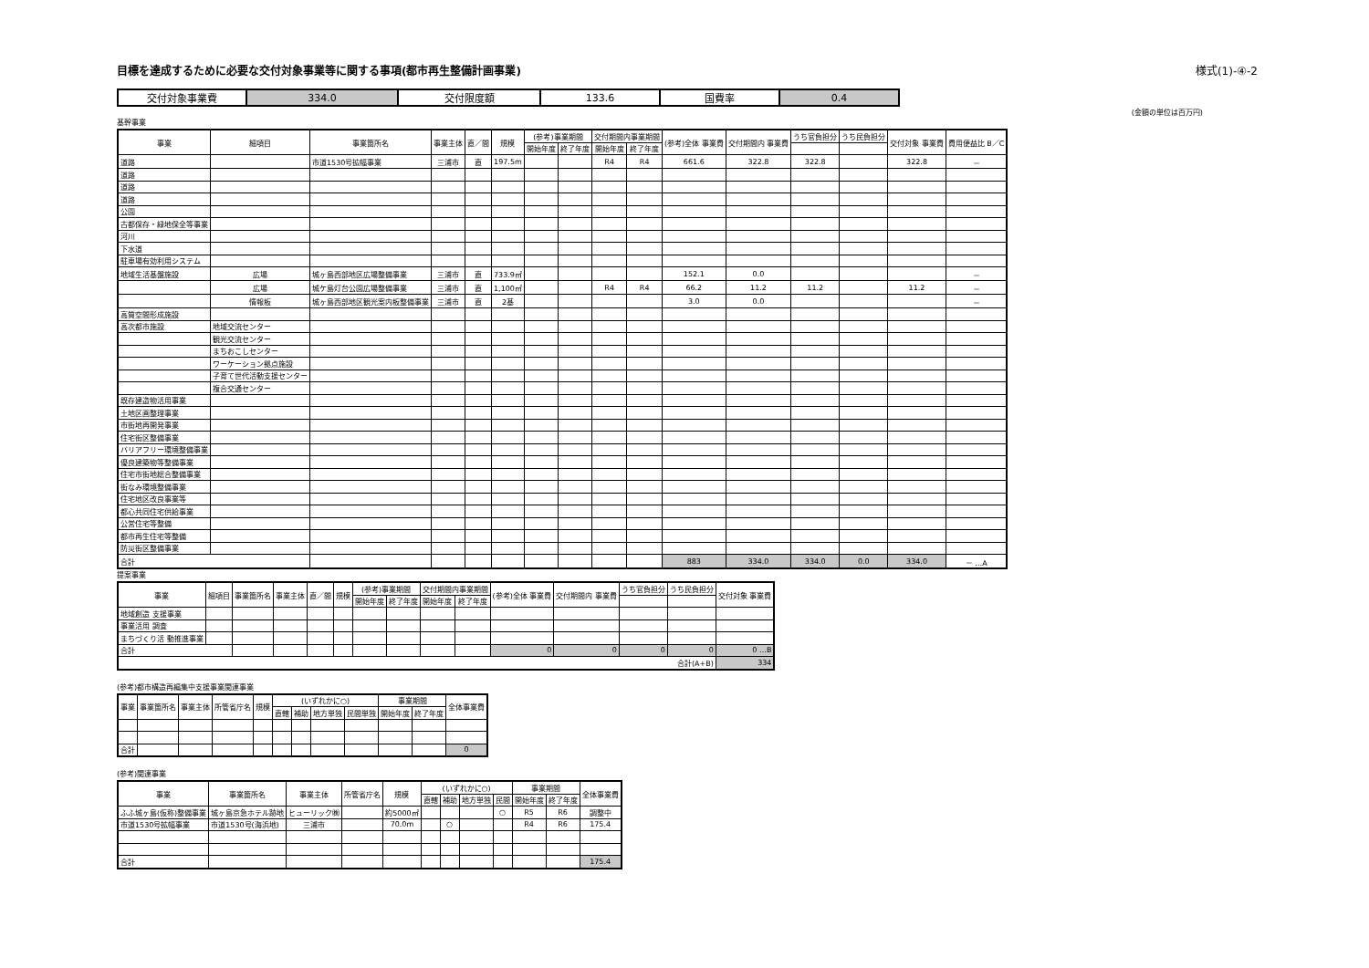目標を達成するために必要な交付対象事業等に関する事項(都市再生整備計画事業) 様式(1)-④-2
| 交付対象事業費 | 334.0 | 交付限度額 | 133.6 | 国費率 | 0.4 |
(金額の単位は百万円)
基幹事業
| 事業 | 細項目 | 事業箇所名 | 事業主体 | 直／間 | 規模 | (参考)事業期間 | | 交付期間内事業期間 | | (参考)全体 事業費 | 交付期間内 事業費 | うち官負担分 | うち民負担分 | 交付対象 事業費 | 費用便益比 B／C |
| --- | --- | --- | --- | --- | --- | --- | --- | --- | --- | --- | --- | --- | --- | --- | --- |
| | | | | | | 開始年度 | 終了年度 | 開始年度 | 終了年度 | | | | | | |
| 道路 | | 市道1530号拡幅事業 | 三浦市 | 直 | 197.5m | | | R4 | R4 | 661.6 | 322.8 | 322.8 | | 322.8 | － |
| 道路 | | | | | | | | | | | | | | | |
| 道路 | | | | | | | | | | | | | | | |
| 道路 | | | | | | | | | | | | | | | |
| 公園 | | | | | | | | | | | | | | | |
| 古都保存・緑地保全等事業 | | | | | | | | | | | | | | | |
| 河川 | | | | | | | | | | | | | | | |
| 下水道 | | | | | | | | | | | | | | | |
| 駐車場有効利用システム | | | | | | | | | | | | | | | |
| 地域生活基盤施設 | 広場 | 城ヶ島西部地区広場整備事業 | 三浦市 | 直 | 733.9㎡ | | | | | 152.1 | 0.0 | | | | － |
| | 広場 | 城ケ島灯台公園広場整備事業 | 三浦市 | 直 | 1,100㎡ | | | R4 | R4 | 66.2 | 11.2 | 11.2 | | 11.2 | － |
| | 情報板 | 城ヶ島西部地区観光案内板整備事業 | 三浦市 | 直 | 2基 | | | | | 3.0 | 0.0 | | | | － |
| 高質空間形成施設 | | | | | | | | | | | | | | | |
| 高次都市施設 | 地域交流センター | | | | | | | | | | | | | | |
| | 観光交流センター | | | | | | | | | | | | | | |
| | まちおこしセンター | | | | | | | | | | | | | | |
| | ワーケーション拠点施設 | | | | | | | | | | | | | | |
| | 子育て世代活動支援センター | | | | | | | | | | | | | | |
| | 複合交通センター | | | | | | | | | | | | | | |
| 既存建造物活用事業 | | | | | | | | | | | | | | | |
| 土地区画整理事業 | | | | | | | | | | | | | | | |
| 市街地再開発事業 | | | | | | | | | | | | | | | |
| 住宅街区整備事業 | | | | | | | | | | | | | | | |
| バリアフリー環境整備事業 | | | | | | | | | | | | | | | |
| 優良建築物等整備事業 | | | | | | | | | | | | | | | |
| 住宅市街地総合整備事業 | | | | | | | | | | | | | | | |
| 街なみ環境整備事業 | | | | | | | | | | | | | | | |
| 住宅地区改良事業等 | | | | | | | | | | | | | | | |
| 都心共同住宅供給事業 | | | | | | | | | | | | | | | |
| 公営住宅等整備 | | | | | | | | | | | | | | | |
| 都市再生住宅等整備 | | | | | | | | | | | | | | | |
| 防災街区整備事業 | | | | | | | | | | | | | | | |
| 合計 | | | | | | | | | | 883 | 334.0 | 334.0 | 0.0 | 334.0 | － …A |
提案事業
| 事業 | 細項目 | 事業箇所名 | 事業主体 | 直／間 | 規模 | (参考)事業期間 | | 交付期間内事業期間 | | (参考)全体 事業費 | 交付期間内 事業費 | うち官負担分 | うち民負担分 | 交付対象 事業費 |
| --- | --- | --- | --- | --- | --- | --- | --- | --- | --- | --- | --- | --- | --- | --- |
| | | | | | | 開始年度 | 終了年度 | 開始年度 | 終了年度 | | | | | |
| 地域創造 支援事業 | | | | | | | | | | | | | | |
| 事業活用 調査 | | | | | | | | | | | | | | |
| まちづくり活 動推進事業 | | | | | | | | | | | | | | |
| 合計 | | | | | | | | | | 0 | 0 | 0 | 0 | 0 …B |
| 合計(A+B) | | | | | | | | | | | | | | 334 |
(参考)都市構造再編集中支援事業関連事業
| 事業 | 事業箇所名 | 事業主体 | 所管省庁名 | 規模 | (いずれかに○) | | | | 事業期間 | | 全体事業費 |
| --- | --- | --- | --- | --- | --- | --- | --- | --- | --- | --- | --- |
| | | | | | 直轄 | 補助 | 地方単独 | 民間単独 | 開始年度 | 終了年度 | |
| 合計 | | | | | | | | | | | 0 |
(参考)関連事業
| 事業 | 事業箇所名 | 事業主体 | 所管省庁名 | 規模 | (いずれかに○) | | | | 事業期間 | | 全体事業費 |
| --- | --- | --- | --- | --- | --- | --- | --- | --- | --- | --- | --- |
| | | | | | 直轄 | 補助 | 地方単独 | 民間 | 開始年度 | 終了年度 | |
| ふふ城ヶ島(仮称)整備事業 | 城ヶ島京急ホテル跡地 | ヒューリック㈱ | | 約5000㎡ | | | | ○ | R5 | R6 | 調整中 |
| 市道1530号拡幅事業 | 市道1530号(海浜地) | 三浦市 | | 70.0m | | ○ | | | R4 | R6 | 175.4 |
| 合計 | | | | | | | | | | | 175.4 |